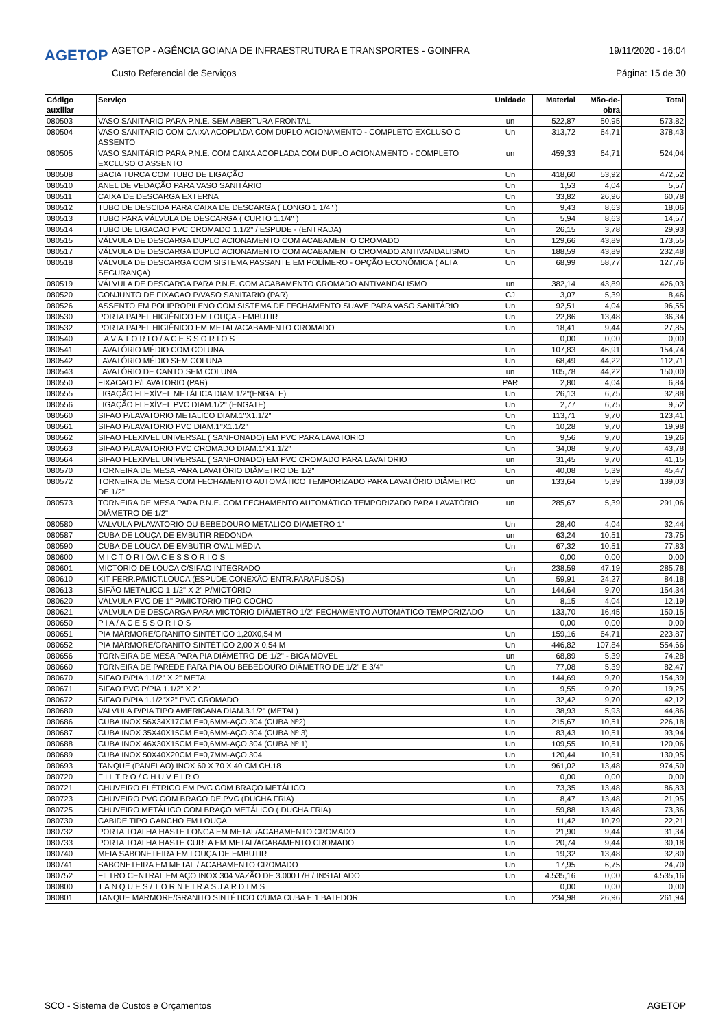AGETOP
AGETOP - AGÊNCIA GOIANA DE INFRAESTRUTURA E TRANSPORTES - GOINFRA 19/11/2020 - 16:04
Custo Referencial de Serviços Página: 15 de 30
| Código auxiliar | Serviço | Unidade | Material | Mão-de-obra | Total |
| --- | --- | --- | --- | --- | --- |
| 080503 | VASO SANITÁRIO PARA P.N.E. SEM ABERTURA FRONTAL | un | 522,87 | 50,95 | 573,82 |
| 080504 | VASO SANITÁRIO COM CAIXA ACOPLADA COM DUPLO ACIONAMENTO - COMPLETO EXCLUSO O ASSENTO | Un | 313,72 | 64,71 | 378,43 |
| 080505 | VASO SANITÁRIO PARA P.N.E. COM CAIXA ACOPLADA COM DUPLO ACIONAMENTO - COMPLETO EXCLUSO O ASSENTO | un | 459,33 | 64,71 | 524,04 |
| 080508 | BACIA TURCA COM TUBO DE LIGAÇÃO | Un | 418,60 | 53,92 | 472,52 |
| 080510 | ANEL DE VEDAÇÃO PARA VASO SANITÁRIO | Un | 1,53 | 4,04 | 5,57 |
| 080511 | CAIXA DE DESCARGA EXTERNA | Un | 33,82 | 26,96 | 60,78 |
| 080512 | TUBO DE DESCIDA PARA CAIXA DE DESCARGA ( LONGO 1 1/4" ) | Un | 9,43 | 8,63 | 18,06 |
| 080513 | TUBO PARA VÁLVULA DE DESCARGA ( CURTO 1.1/4" ) | Un | 5,94 | 8,63 | 14,57 |
| 080514 | TUBO DE LIGACAO PVC CROMADO 1.1/2" / ESPUDE - (ENTRADA) | Un | 26,15 | 3,78 | 29,93 |
| 080515 | VÁLVULA DE DESCARGA DUPLO ACIONAMENTO COM ACABAMENTO CROMADO | Un | 129,66 | 43,89 | 173,55 |
| 080517 | VÁLVULA DE DESCARGA DUPLO ACIONAMENTO COM ACABAMENTO CROMADO ANTIVANDALISMO | Un | 188,59 | 43,89 | 232,48 |
| 080518 | VÁLVULA DE DESCARGA COM SISTEMA PASSANTE EM POLÍMERO - OPÇÃO ECONÔMICA ( ALTA SEGURANÇA) | Un | 68,99 | 58,77 | 127,76 |
| 080519 | VÁLVULA DE DESCARGA PARA P.N.E. COM ACABAMENTO CROMADO ANTIVANDALISMO | un | 382,14 | 43,89 | 426,03 |
| 080520 | CONJUNTO DE FIXACAO P/VASO SANITARIO (PAR) | CJ | 3,07 | 5,39 | 8,46 |
| 080526 | ASSENTO EM POLIPROPILENO COM SISTEMA DE FECHAMENTO SUAVE PARA VASO SANITÁRIO | Un | 92,51 | 4,04 | 96,55 |
| 080530 | PORTA PAPEL HIGIÊNICO EM LOUÇA - EMBUTIR | Un | 22,86 | 13,48 | 36,34 |
| 080532 | PORTA PAPEL HIGIÊNICO EM METAL/ACABAMENTO CROMADO | Un | 18,41 | 9,44 | 27,85 |
| 080540 | L A V A T O R I O / A C E S S O R I O S | | 0,00 | 0,00 | 0,00 |
| 080541 | LAVATÓRIO MÉDIO COM COLUNA | Un | 107,83 | 46,91 | 154,74 |
| 080542 | LAVATÓRIO MÉDIO SEM COLUNA | Un | 68,49 | 44,22 | 112,71 |
| 080543 | LAVATÓRIO DE CANTO SEM COLUNA | un | 105,78 | 44,22 | 150,00 |
| 080550 | FIXACAO P/LAVATORIO (PAR) | PAR | 2,80 | 4,04 | 6,84 |
| 080555 | LIGAÇÃO FLEXÍVEL METÁLICA DIAM.1/2"(ENGATE) | Un | 26,13 | 6,75 | 32,88 |
| 080556 | LIGAÇÃO FLEXÍVEL PVC DIAM.1/2" (ENGATE) | Un | 2,77 | 6,75 | 9,52 |
| 080560 | SIFAO P/LAVATORIO METALICO DIAM.1"X1.1/2" | Un | 113,71 | 9,70 | 123,41 |
| 080561 | SIFAO P/LAVATORIO PVC DIAM.1"X1.1/2" | Un | 10,28 | 9,70 | 19,98 |
| 080562 | SIFAO FLEXIVEL UNIVERSAL ( SANFONADO) EM PVC PARA LAVATORIO | Un | 9,56 | 9,70 | 19,26 |
| 080563 | SIFAO P/LAVATORIO PVC CROMADO DIAM.1"X1.1/2" | Un | 34,08 | 9,70 | 43,78 |
| 080564 | SIFAO FLEXIVEL UNIVERSAL ( SANFONADO) EM PVC CROMADO PARA LAVATORIO | un | 31,45 | 9,70 | 41,15 |
| 080570 | TORNEIRA DE MESA PARA LAVATÓRIO DIÂMETRO DE 1/2" | Un | 40,08 | 5,39 | 45,47 |
| 080572 | TORNEIRA DE MESA COM FECHAMENTO AUTOMÁTICO TEMPORIZADO PARA LAVATÓRIO DIÂMETRO DE 1/2" | un | 133,64 | 5,39 | 139,03 |
| 080573 | TORNEIRA DE MESA PARA P.N.E. COM FECHAMENTO AUTOMÁTICO TEMPORIZADO PARA LAVATÓRIO DIÂMETRO DE 1/2" | un | 285,67 | 5,39 | 291,06 |
| 080580 | VALVULA P/LAVATORIO OU BEBEDOURO METALICO DIAMETRO 1" | Un | 28,40 | 4,04 | 32,44 |
| 080587 | CUBA DE LOUÇA DE EMBUTIR REDONDA | un | 63,24 | 10,51 | 73,75 |
| 080590 | CUBA DE LOUCA DE EMBUTIR OVAL MÉDIA | Un | 67,32 | 10,51 | 77,83 |
| 080600 | M I C T O R I O/A C E S S O R I O S | | 0,00 | 0,00 | 0,00 |
| 080601 | MICTORIO DE LOUCA C/SIFAO INTEGRADO | Un | 238,59 | 47,19 | 285,78 |
| 080610 | KIT FERR.P/MICT.LOUCA (ESPUDE,CONEXÃO ENTR.PARAFUSOS) | Un | 59,91 | 24,27 | 84,18 |
| 080613 | SIFÃO METÁLICO 1 1/2" X 2" P/MICTÓRIO | Un | 144,64 | 9,70 | 154,34 |
| 080620 | VÁLVULA PVC DE 1" P/MICTÓRIO TIPO COCHO | Un | 8,15 | 4,04 | 12,19 |
| 080621 | VÁLVULA DE DESCARGA PARA MICTÓRIO DIÂMETRO 1/2" FECHAMENTO AUTOMÁTICO TEMPORIZADO | Un | 133,70 | 16,45 | 150,15 |
| 080650 | P I A / A C E S S O R I O S | | 0,00 | 0,00 | 0,00 |
| 080651 | PIA MÁRMORE/GRANITO SINTÉTICO 1,20X0,54 M | Un | 159,16 | 64,71 | 223,87 |
| 080652 | PIA MÁRMORE/GRANITO SINTÉTICO 2,00 X 0,54 M | Un | 446,82 | 107,84 | 554,66 |
| 080656 | TORNEIRA DE MESA PARA PIA DIÂMETRO DE 1/2" - BICA MÓVEL | un | 68,89 | 5,39 | 74,28 |
| 080660 | TORNEIRA DE PAREDE PARA PIA OU BEBEDOURO DIÂMETRO DE 1/2" E 3/4" | Un | 77,08 | 5,39 | 82,47 |
| 080670 | SIFAO P/PIA 1.1/2" X 2" METAL | Un | 144,69 | 9,70 | 154,39 |
| 080671 | SIFAO PVC P/PIA 1.1/2" X 2" | Un | 9,55 | 9,70 | 19,25 |
| 080672 | SIFAO P/PIA 1.1/2"X2" PVC CROMADO | Un | 32,42 | 9,70 | 42,12 |
| 080680 | VALVULA P/PIA TIPO AMERICANA DIAM.3.1/2" (METAL) | Un | 38,93 | 5,93 | 44,86 |
| 080686 | CUBA INOX 56X34X17CM E=0,6MM-AÇO 304 (CUBA Nº2) | Un | 215,67 | 10,51 | 226,18 |
| 080687 | CUBA INOX 35X40X15CM E=0,6MM-AÇO 304 (CUBA Nº 3) | Un | 83,43 | 10,51 | 93,94 |
| 080688 | CUBA INOX 46X30X15CM E=0,6MM-AÇO 304 (CUBA Nº 1) | Un | 109,55 | 10,51 | 120,06 |
| 080689 | CUBA INOX 50X40X20CM E=0,7MM-AÇO 304 | Un | 120,44 | 10,51 | 130,95 |
| 080693 | TANQUE (PANELAO) INOX 60 X 70 X 40 CM CH.18 | Un | 961,02 | 13,48 | 974,50 |
| 080720 | F I L T R O / C H U V E I R O | | 0,00 | 0,00 | 0,00 |
| 080721 | CHUVEIRO ELÉTRICO EM PVC COM BRAÇO METÁLICO | Un | 73,35 | 13,48 | 86,83 |
| 080723 | CHUVEIRO PVC COM BRACO DE PVC (DUCHA FRIA) | Un | 8,47 | 13,48 | 21,95 |
| 080725 | CHUVEIRO METÁLICO COM BRAÇO METÁLICO ( DUCHA FRIA) | Un | 59,88 | 13,48 | 73,36 |
| 080730 | CABIDE TIPO GANCHO EM LOUÇA | Un | 11,42 | 10,79 | 22,21 |
| 080732 | PORTA TOALHA HASTE LONGA EM METAL/ACABAMENTO CROMADO | Un | 21,90 | 9,44 | 31,34 |
| 080733 | PORTA TOALHA HASTE CURTA EM METAL/ACABAMENTO CROMADO | Un | 20,74 | 9,44 | 30,18 |
| 080740 | MEIA SABONETEIRA EM LOUÇA DE EMBUTIR | Un | 19,32 | 13,48 | 32,80 |
| 080741 | SABONETEIRA EM METAL / ACABAMENTO CROMADO | Un | 17,95 | 6,75 | 24,70 |
| 080752 | FILTRO CENTRAL EM AÇO INOX 304 VAZÃO DE 3.000 L/H / INSTALADO | Un | 4.535,16 | 0,00 | 4.535,16 |
| 080800 | T A N Q U E S / T O R N E I R A S J A R D I M S | | 0,00 | 0,00 | 0,00 |
| 080801 | TANQUE MARMORE/GRANITO SINTÉTICO C/UMA CUBA E 1 BATEDOR | Un | 234,98 | 26,96 | 261,94 |
SCO - Sistema de Custos e Orçamentos AGETOP